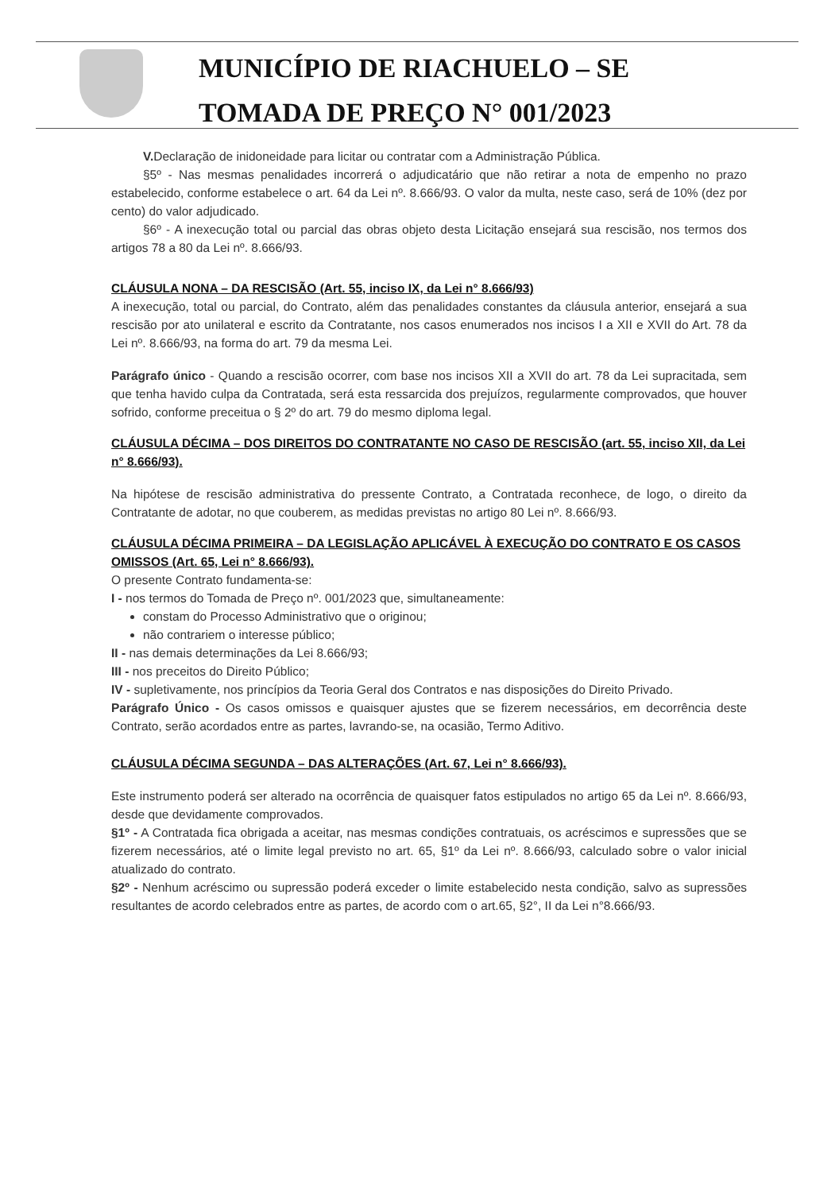MUNICÍPIO DE RIACHUELO – SE
TOMADA DE PREÇO N° 001/2023
V. Declaração de inidoneidade para licitar ou contratar com a Administração Pública.
§5º - Nas mesmas penalidades incorrerá o adjudicatário que não retirar a nota de empenho no prazo estabelecido, conforme estabelece o art. 64 da Lei nº. 8.666/93. O valor da multa, neste caso, será de 10% (dez por cento) do valor adjudicado.
§6º - A inexecução total ou parcial das obras objeto desta Licitação ensejará sua rescisão, nos termos dos artigos 78 a 80 da Lei nº. 8.666/93.
CLÁUSULA NONA – DA RESCISÃO (Art. 55, inciso IX, da Lei n° 8.666/93)
A inexecução, total ou parcial, do Contrato, além das penalidades constantes da cláusula anterior, ensejará a sua rescisão por ato unilateral e escrito da Contratante, nos casos enumerados nos incisos I a XII e XVII do Art. 78 da Lei nº. 8.666/93, na forma do art. 79 da mesma Lei.
Parágrafo único - Quando a rescisão ocorrer, com base nos incisos XII a XVII do art. 78 da Lei supracitada, sem que tenha havido culpa da Contratada, será esta ressarcida dos prejuízos, regularmente comprovados, que houver sofrido, conforme preceitua o § 2º do art. 79 do mesmo diploma legal.
CLÁUSULA DÉCIMA – DOS DIREITOS DO CONTRATANTE NO CASO DE RESCISÃO (art. 55, inciso XII, da Lei n° 8.666/93).
Na hipótese de rescisão administrativa do pressente Contrato, a Contratada reconhece, de logo, o direito da Contratante de adotar, no que couberem, as medidas previstas no artigo 80 Lei nº. 8.666/93.
CLÁUSULA DÉCIMA PRIMEIRA – DA LEGISLAÇÃO APLICÁVEL À EXECUÇÃO DO CONTRATO E OS CASOS OMISSOS (Art. 65, Lei n° 8.666/93).
O presente Contrato fundamenta-se:
I - nos termos do Tomada de Preço nº. 001/2023 que, simultaneamente:
constam do Processo Administrativo que o originou;
não contrariem o interesse público;
II - nas demais determinações da Lei 8.666/93;
III - nos preceitos do Direito Público;
IV - supletivamente, nos princípios da Teoria Geral dos Contratos e nas disposições do Direito Privado.
Parágrafo Único - Os casos omissos e quaisquer ajustes que se fizerem necessários, em decorrência deste Contrato, serão acordados entre as partes, lavrando-se, na ocasião, Termo Aditivo.
CLÁUSULA DÉCIMA SEGUNDA – DAS ALTERAÇÕES (Art. 67, Lei n° 8.666/93).
Este instrumento poderá ser alterado na ocorrência de quaisquer fatos estipulados no artigo 65 da Lei nº. 8.666/93, desde que devidamente comprovados.
§1º - A Contratada fica obrigada a aceitar, nas mesmas condições contratuais, os acréscimos e supressões que se fizerem necessários, até o limite legal previsto no art. 65, §1º da Lei nº. 8.666/93, calculado sobre o valor inicial atualizado do contrato.
§2º - Nenhum acréscimo ou supressão poderá exceder o limite estabelecido nesta condição, salvo as supressões resultantes de acordo celebrados entre as partes, de acordo com o art.65, §2°, II da Lei n°8.666/93.